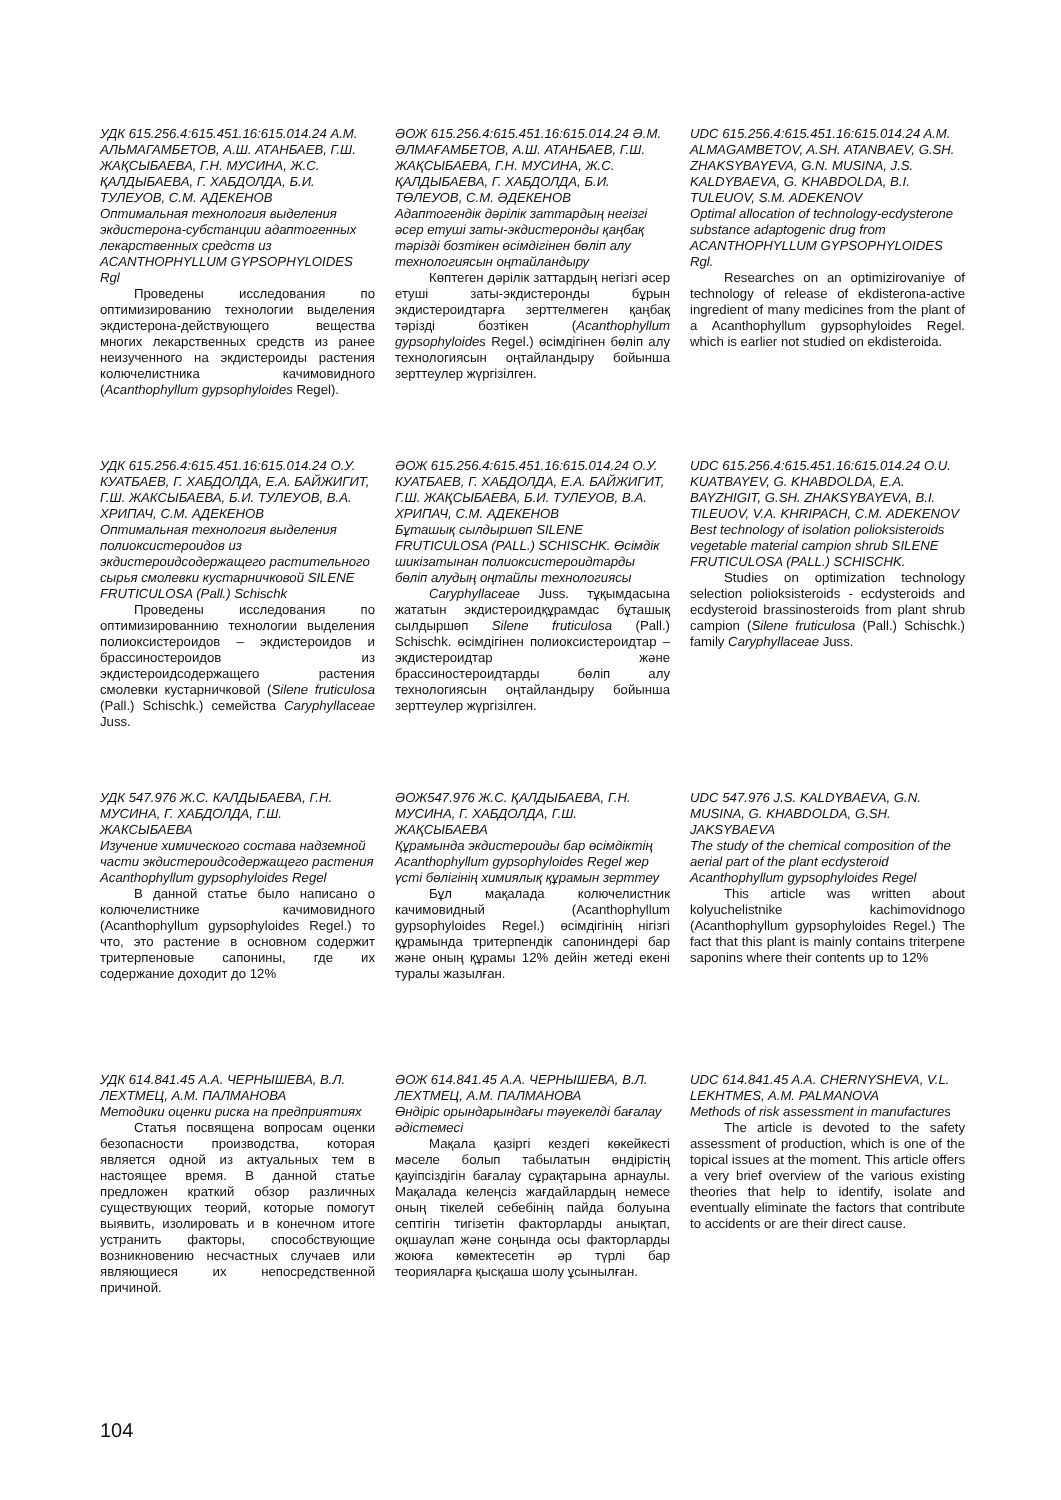УДК 615.256.4:615.451.16:615.014.24 А.М. АЛЬМАГАМБЕТОВ, А.Ш. АТАНБАЕВ, Г.Ш. ЖАҚСЫБАЕВА, Г.Н. МУСИНА, Ж.С. ҚАЛДЫБАЕВА, Г. ХАБДОЛДА, Б.И. ТУЛЕУОВ, С.М. АДЕКЕНОВ
Оптимальная технология выделения экдистерона-субстанции адаптогенных лекарственных средств из ACANTHOPHYLLUM GYPSOPHYLOIDES Rgl
Проведены исследования по оптимизированию технологии выделения экдистерона-действующего вещества многих лекарственных средств из ранее неизученного на экдистероиды растения колючелистника качимовидного (Acanthophyllum gypsophyloides Regel).
ӘОЖ 615.256.4:615.451.16:615.014.24 Ә.М. ӘЛМАҒАМБЕТОВ, А.Ш. АТАНБАЕВ, Г.Ш. ЖАҚСЫБАЕВА, Г.Н. МУСИНА, Ж.С. ҚАЛДЫБАЕВА, Г. ХАБДОЛДА, Б.И. ТӨЛЕУОВ, С.М. ӘДЕКЕНОВ
Адаптогендік дәрілік заттардың негізгі әсер етуші заты-экдистеронды қаңбақ тәрізді бозтікен өсімдігінен бөліп алу технологиясын оңтайландыру
Көптеген дәрілік заттардың негізгі әсер етуші заты-экдистеронды бұрын экдистероидтарға зерттелмеген қаңбақ тәрізді бозтікен (Acanthophyllum gypsophyloides Regel.) өсімдігінен бөліп алу технологиясын оңтайландыру бойынша зерттеулер жүргізілген.
UDC 615.256.4:615.451.16:615.014.24 A.M. ALMAGAMBETOV, A.SH. ATANBAEV, G.SH. ZHAKSYBAYEVA, G.N. MUSINA, J.S. KALDYBAEVA, G. KHABDOLDA, B.I. TULEUOV, S.M. ADEKENOV
Optimal allocation of technology-ecdysterone substance adaptogenic drug from ACANTHOPHYLLUM GYPSOPHYLOIDES Rgl.
Researches on an optimizirovaniye of technology of release of ekdisterona-active ingredient of many medicines from the plant of a Acanthophyllum gypsophyloides Regel. which is earlier not studied on ekdisteroida.
УДК 615.256.4:615.451.16:615.014.24 О.У. КУАТБАЕВ, Г. ХАБДОЛДА, Е.А. БАЙЖИГИТ, Г.Ш. ЖАКСЫБАЕВА, Б.И. ТУЛЕУОВ, В.А. ХРИПАЧ, С.М. АДЕКЕНОВ
Оптимальная технология выделения полиоксистероидов из экдистероидсодержащего растительного сырья смолевки кустарничковой SILENE FRUTICULOSA (Pall.) Schischk
Проведены исследования по оптимизированнию технологии выделения полиоксистероидов – экдистероидов и брассиностероидов из экдистероидсодержащего растения смолевки кустарничковой (Silene fruticulosa (Pall.) Schischk.) семейства Caryphyllaceae Juss.
ӘОЖ 615.256.4:615.451.16:615.014.24 О.У. КУАТБАЕВ, Г. ХАБДОЛДА, Е.А. БАЙЖИГИТ, Г.Ш. ЖАҚСЫБАЕВА, Б.И. ТУЛЕУОВ, В.А. ХРИПАЧ, С.М. АДЕКЕНОВ
Бұташық сылдыршөп SILENE FRUTICULOSA (PALL.) SCHISCHK. Өсімдік шикізатынан полиоксистероидтарды бөліп алудың оңтайлы технологиясы
Caryphyllaceae Juss. тұқымдасына жататын экдистероидқұрамдас бұташық сылдыршөп Silene fruticulosa (Pall.) Schischk. өсімдігінен полиоксистероидтар – экдистероидтар және брассиностероидтарды бөліп алу технологиясын оңтайландыру бойынша зерттеулер жүргізілген.
UDC 615.256.4:615.451.16:615.014.24 O.U. KUATBAYEV, G. KHABDOLDA, E.A. BAYZHIGIT, G.SH. ZHAKSYBAYEVA, B.I. TILEUOV, V.A. KHRIPACH, C.M. ADEKENOV
Best technology of isolation polioksisteroids vegetable material campion shrub SILENE FRUTICULOSA (PALL.) SCHISCHK.
Studies on optimization technology selection polioksisteroids - ecdysteroids and ecdysteroid brassinosteroids from plant shrub campion (Silene fruticulosa (Pall.) Schischk.) family Caryphyllaceae Juss.
УДК 547.976 Ж.С. КАЛДЫБАЕВА, Г.Н. МУСИНА, Г. ХАБДОЛДА, Г.Ш. ЖАКСЫБАЕВА
Изучение химического состава надземной части экдистероидсодержащего растения Acanthophyllum gypsophyloides Regel
В данной статье было написано о колючелистнике качимовидного (Acanthophyllum gypsophyloides Regel.) то что, это растение в основном содержит тритерпеновые сапонины, где их содержание доходит до 12%
ӘОЖ547.976 Ж.С. ҚАЛДЫБАЕВА, Г.Н. МУСИНА, Г. ХАБДОЛДА, Г.Ш. ЖАҚСЫБАЕВА
Құрамында экдистероиды бар өсімдіктің Acanthophyllum gypsophyloides Regel жер үсті бөлігінің химиялық құрамын зерттеу
Бұл мақалада колючелистник качимовидный (Acanthophyllum gypsophyloides Regel.) өсімдігінің нігізгі құрамында тритерпендік сапониндері бар және оның құрамы 12% дейін жетеді екені туралы жазылған.
UDC 547.976 J.S. KALDYBAEVA, G.N. MUSINA, G. KHABDOLDA, G.SH. JAKSYBAEVA
The study of the chemical composition of the aerial part of the plant ecdysteroid Acanthophyllum gypsophyloides Regel
This article was written about kolyuchelistnike kachimovidnogo (Acanthophyllum gypsophyloides Regel.) The fact that this plant is mainly contains triterpene saponins where their contents up to 12%
УДК 614.841.45 А.А. ЧЕРНЫШЕВА, В.Л. ЛЕХТМЕЦ, А.М. ПАЛМАНОВА
Методики оценки риска на предприятиях
Статья посвящена вопросам оценки безопасности производства, которая является одной из актуальных тем в настоящее время. В данной статье предложен краткий обзор различных существующих теорий, которые помогут выявить, изолировать и в конечном итоге устранить факторы, способствующие возникновению несчастных случаев или являющиеся их непосредственной причиной.
ӘОЖ 614.841.45 А.А. ЧЕРНЫШЕВА, В.Л. ЛЕХТМЕЦ, А.М. ПАЛМАНОВА
Өндіріс орындарындағы тәуекелді бағалау әдістемесі
Мақала қазіргі кездегі көкейкесті мәселе болып табылатын өндірістің қауіпсіздігін бағалау сұрақтарына арнаулы. Мақалада келеңсіз жағдайлардың немесе оның тікелей себебінің пайда болуына септігін тигізетін факторларды анықтап, оқшаулап және соңында осы факторларды жоюға көмектесетін әр түрлі бар теорияларға қысқаша шолу ұсынылған.
UDC 614.841.45 A.A. CHERNYSHEVA, V.L. LEKHTMES, A.M. PALMANOVA
Methods of risk assessment in manufactures
The article is devoted to the safety assessment of production, which is one of the topical issues at the moment. This article offers a very brief overview of the various existing theories that help to identify, isolate and eventually eliminate the factors that contribute to accidents or are their direct cause.
104